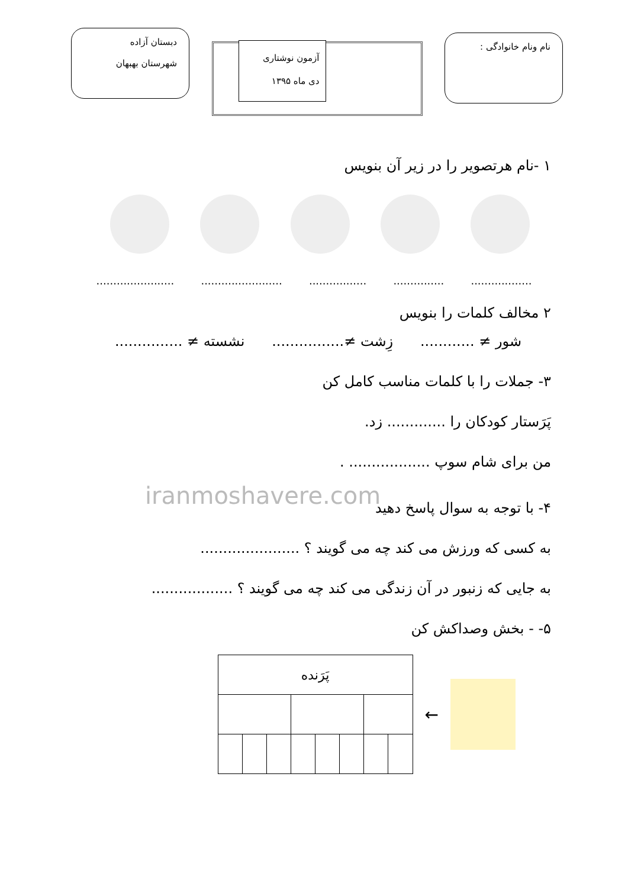نام ونام خانوادگی :
آزمون نوشتاری
دی ماه ۱۳۹۵
دبستان آزاده
شهرستان بهبهان
۱ -نام هرتصویر را در زیر آن بنویس
.................................................................................................
۲ مخالف کلمات را بنویس
شور ≠ ............ زِشت ≠................ نشسته ≠ ...............
۳- جملات را با کلمات مناسب کامل کن
پَرَستار کودکان را ............. زد.
من برای شام سوپ .................. .
iranmoshavere.com
۴- با توجه به سوال پاسخ دهید
به کسی که ورزش می کند چه می گویند ؟ ......................
به جایی که زنبور در آن زندگی می کند چه می گویند ؟ ..................
۵- - بخش وصداکش کن
←
| پَرَنده | | | | | | | |